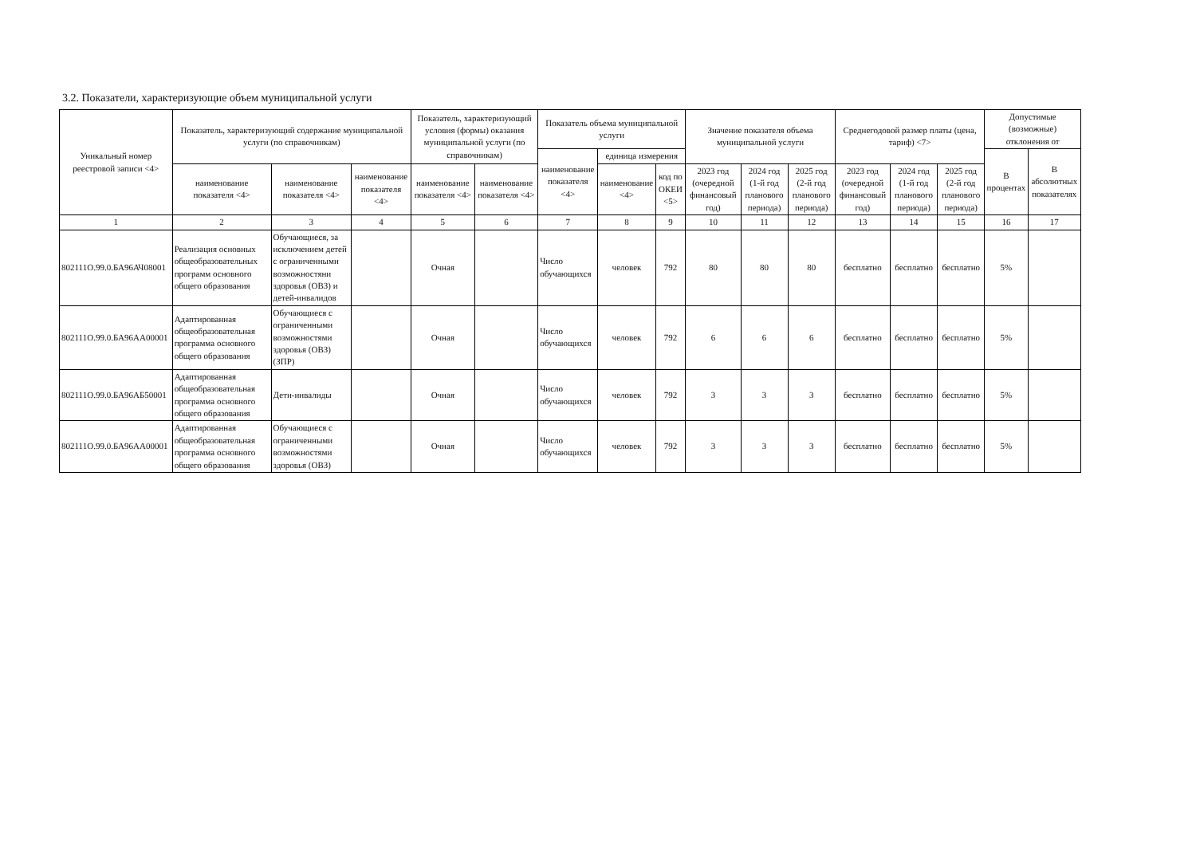3.2. Показатели, характеризующие объем муниципальной услуги
| Уникальный номер реестровой записи <4> | Показатель, характеризующий содержание муниципальной услуги (по справочникам) | | | Показатель, характеризующий условия (формы) оказания муниципальной услуги (по справочникам) | | Показатель объема муниципальной услуги | | | Значение показателя объема муниципальной услуги | | | Среднегодовой размер платы (цена, тариф) <7> | | | Допустимые (возможные) отклонения от | |
| --- | --- | --- | --- | --- | --- | --- | --- | --- | --- | --- | --- | --- | --- | --- | --- | --- |
| | | | | | | наименование показателя <4> | единица измерения | | | | | | | | В процентах | В абсолютных показателях |
| | наименование показателя <4> | наименование показателя <4> | наименование показателя <4> | наименование показателя <4> | наименование показателя <4> | | наименование <4> | код по ОКЕИ <5> | 2023 год (очередной финансовый год) | 2024 год (1-й год планового периода) | 2025 год (2-й год планового периода) | 2023 год (очередной финансовый год) | 2024 год (1-й год планового периода) | 2025 год (2-й год планового периода) | | |
| 1 | 2 | 3 | 4 | 5 | 6 | 7 | 8 | 9 | 10 | 11 | 12 | 13 | 14 | 15 | 16 | 17 |
| 802111О.99.0.БА96АЧ08001 | Реализация основных общеобразовательных программ основного общего образования | Обучающиеся, за исключением детей с ограниченными возможностяни здоровья (ОВЗ) и детей-инвалидов | | Очная | | Число обучающихся | человек | 792 | 80 | 80 | 80 | бесплатно | бесплатно | бесплатно | 5% | |
| 802111О.99.0.БА96АА00001 | Адаптированная общеобразовательная программа основного общего образования | Обучающиеся с ограниченными возможностями здоровья (ОВЗ) (ЗПР) | | Очная | | Число обучающихся | человек | 792 | 6 | 6 | 6 | бесплатно | бесплатно | бесплатно | 5% | |
| 802111О.99.0.БА96АБ50001 | Адаптированная общеобразовательная программа основного общего образования | Дети-инвалиды | | Очная | | Число обучающихся | человек | 792 | 3 | 3 | 3 | бесплатно | бесплатно | бесплатно | 5% | |
| 802111О.99.0.БА96АА00001 | Адаптированная общеобразовательная программа основного общего образования | Обучающиеся с ограниченными возможностями здоровья (ОВЗ) | | Очная | | Число обучающихся | человек | 792 | 3 | 3 | 3 | бесплатно | бесплатно | бесплатно | 5% | |